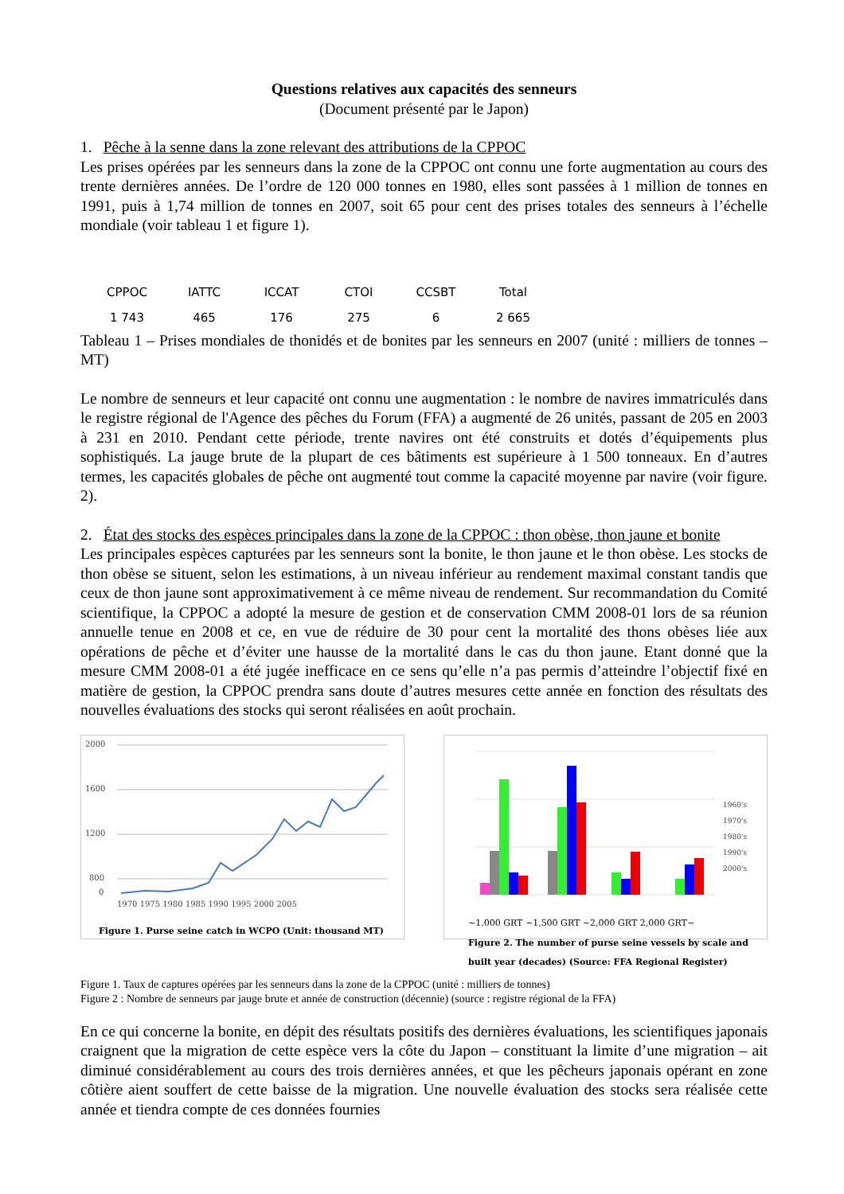Questions relatives aux capacités des senneurs
(Document présenté par le Japon)
1. Pêche à la senne dans la zone relevant des attributions de la CPPOC
Les prises opérées par les senneurs dans la zone de la CPPOC ont connu une forte augmentation au cours des trente dernières années. De l’ordre de 120 000 tonnes en 1980, elles sont passées à 1 million de tonnes en 1991, puis à 1,74 million de tonnes en 2007, soit 65 pour cent des prises totales des senneurs à l’échelle mondiale (voir tableau 1 et figure 1).
| CPPOC | IATTC | ICCAT | CTOI | CCSBT | Total |
| --- | --- | --- | --- | --- | --- |
| 1 743 | 465 | 176 | 275 | 6 | 2 665 |
Tableau 1 – Prises mondiales de thonidés et de bonites par les senneurs en 2007 (unité : milliers de tonnes – MT)
Le nombre de senneurs et leur capacité ont connu une augmentation : le nombre de navires immatriculés dans le registre régional de l'Agence des pêches du Forum (FFA) a augmenté de 26 unités, passant de 205 en 2003 à 231 en 2010. Pendant cette période, trente navires ont été construits et dotés d’équipements plus sophistiqués. La jauge brute de la plupart de ces bâtiments est supérieure à 1 500 tonneaux. En d’autres termes, les capacités globales de pêche ont augmenté tout comme la capacité moyenne par navire (voir figure. 2).
2. État des stocks des espèces principales dans la zone de la CPPOC : thon obèse, thon jaune et bonite
Les principales espèces capturées par les senneurs sont la bonite, le thon jaune et le thon obèse. Les stocks de thon obèse se situent, selon les estimations, à un niveau inférieur au rendement maximal constant tandis que ceux de thon jaune sont approximativement à ce même niveau de rendement. Sur recommandation du Comité scientifique, la CPPOC a adopté la mesure de gestion et de conservation CMM 2008-01 lors de sa réunion annuelle tenue en 2008 et ce, en vue de réduire de 30 pour cent la mortalité des thons obèses liée aux opérations de pêche et d’éviter une hausse de la mortalité dans le cas du thon jaune. Etant donné que la mesure CMM 2008-01 a été jugée inefficace en ce sens qu’elle n’a pas permis d’atteindre l’objectif fixé en matière de gestion, la CPPOC prendra sans doute d’autres mesures cette année en fonction des résultats des nouvelles évaluations des stocks qui seront réalisées en août prochain.
2000
1600
1200
800
0
1970 1975 1980 1985 1990 1995 2000 2005
Figure 1. Purse seine catch in WCPO (Unit: thousand MT)
1960's
1970's
1980's
1990's
2000's
~1,000 GRT ~1,500 GRT ~2,000 GRT 2,000 GRT~
Figure 2. The number of purse seine vessels by scale and built year (decades) (Source: FFA Regional Register)
Figure 1. Taux de captures opérées par les senneurs dans la zone de la CPPOC (unité : milliers de tonnes)
Figure 2 : Nombre de senneurs par jauge brute et année de construction (décennie) (source : registre régional de la FFA)
En ce qui concerne la bonite, en dépit des résultats positifs des dernières évaluations, les scientifiques japonais craignent que la migration de cette espèce vers la côte du Japon – constituant la limite d’une migration – ait diminué considérablement au cours des trois dernières années, et que les pêcheurs japonais opérant en zone côtière aient souffert de cette baisse de la migration. Une nouvelle évaluation des stocks sera réalisée cette année et tiendra compte de ces données fournies